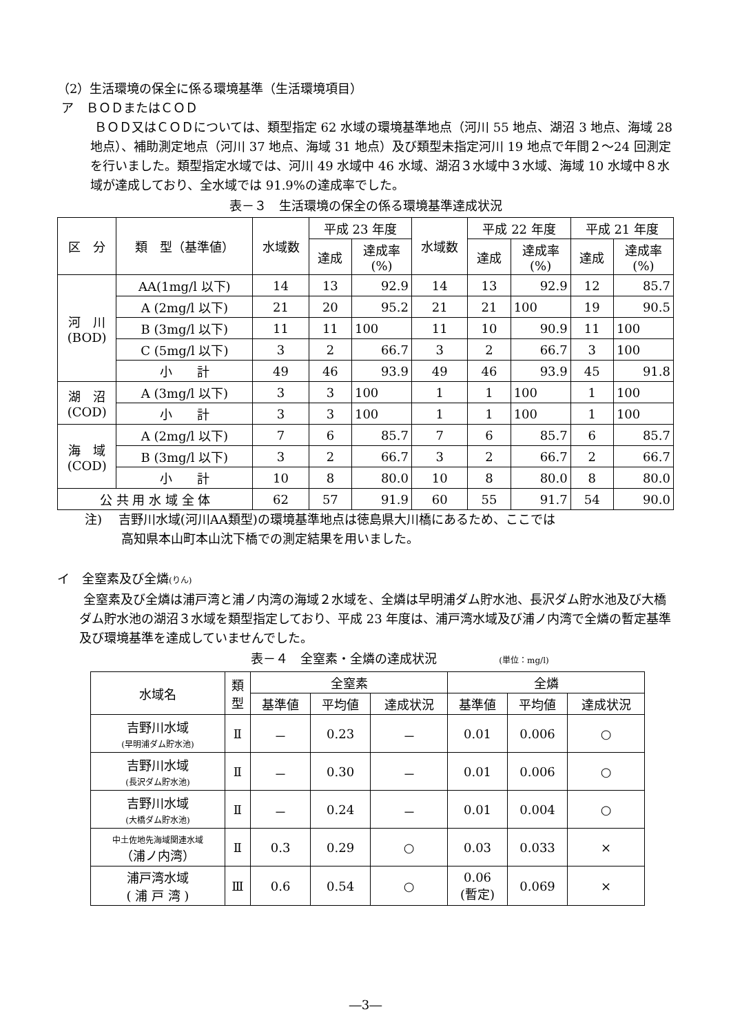（2）生活環境の保全に係る環境基準（生活環境項目）
ア　ＢＯＤまたはＣＯＤ
ＢＯＤ又はＣＯＤについては、類型指定 62 水域の環境基準地点（河川 55 地点、湖沼 3 地点、海域 28 地点）、補助測定地点（河川 37 地点、海域 31 地点）及び類型未指定河川 19 地点で年間２～24 回測定を行いました。類型指定水域では、河川 49 水域中 46 水域、湖沼３水域中３水域、海域 10 水域中８水域が達成しており、全水域では 91.9%の達成率でした。
表－３　生活環境の保全の係る環境基準達成状況
| 区 分 | 類 型（基準値） | 水域数 | 平成 23 年度 | | 水域数 | 平成 22 年度 | | 平成 21 年度 | |
| --- | --- | --- | --- | --- | --- | --- | --- | --- | --- |
| | | | 達成 | 達成率 (%) | | 達成 | 達成率 (%) | 達成 | 達成率 (%) |
| 河 川 (BOD) | AA(1mg/l 以下) | 14 | 13 | 92.9 | 14 | 13 | 92.9 | 12 | 85.7 |
| | A (2mg/l 以下) | 21 | 20 | 95.2 | 21 | 21 | 100 | 19 | 90.5 |
| | B (3mg/l 以下) | 11 | 11 | 100 | 11 | 10 | 90.9 | 11 | 100 |
| | C (5mg/l 以下) | 3 | 2 | 66.7 | 3 | 2 | 66.7 | 3 | 100 |
| | 小 計 | 49 | 46 | 93.9 | 49 | 46 | 93.9 | 45 | 91.8 |
| 湖 沼 (COD) | A (3mg/l 以下) | 3 | 3 | 100 | 1 | 1 | 100 | 1 | 100 |
| | 小 計 | 3 | 3 | 100 | 1 | 1 | 100 | 1 | 100 |
| 海 域 (COD) | A (2mg/l 以下) | 7 | 6 | 85.7 | 7 | 6 | 85.7 | 6 | 85.7 |
| | B (3mg/l 以下) | 3 | 2 | 66.7 | 3 | 2 | 66.7 | 2 | 66.7 |
| | 小 計 | 10 | 8 | 80.0 | 10 | 8 | 80.0 | 8 | 80.0 |
| 公 共 用 水 域 全 体 | | 62 | 57 | 91.9 | 60 | 55 | 91.7 | 54 | 90.0 |
注)　 吉野川水域(河川AA類型)の環境基準地点は徳島県大川橋にあるため、ここでは
高知県本山町本山沈下橋での測定結果を用いました。
イ　全窒素及び全燐(りん)
全窒素及び全燐は浦戸湾と浦ノ内湾の海域２水域を、全燐は早明浦ダム貯水池、長沢ダム貯水池及び大橋ダム貯水池の湖沼３水域を類型指定しており、平成 23 年度は、浦戸湾水域及び浦ノ内湾で全燐の暫定基準及び環境基準を達成していませんでした。
表－４　全窒素・全燐の達成状況　　　　　(単位：mg/l)
| 水域名 | 類 型 | 全窒素 | | | 全燐 | | |
| --- | --- | --- | --- | --- | --- | --- | --- |
| | | 基準値 | 平均値 | 達成状況 | 基準値 | 平均値 | 達成状況 |
| 吉野川水域 (早明浦ダム貯水池) | Ⅱ | － | 0.23 | － | 0.01 | 0.006 | ○ |
| 吉野川水域 (長沢ダム貯水池) | Ⅱ | － | 0.30 | － | 0.01 | 0.006 | ○ |
| 吉野川水域 (大橋ダム貯水池) | Ⅱ | － | 0.24 | － | 0.01 | 0.004 | ○ |
| 中土佐地先海域関連水域 （浦ノ内湾） | Ⅱ | 0.3 | 0.29 | ○ | 0.03 | 0.033 | × |
| 浦戸湾水域 ( 浦 戸 湾 ) | Ⅲ | 0.6 | 0.54 | ○ | 0.06 (暫定) | 0.069 | × |
―3―